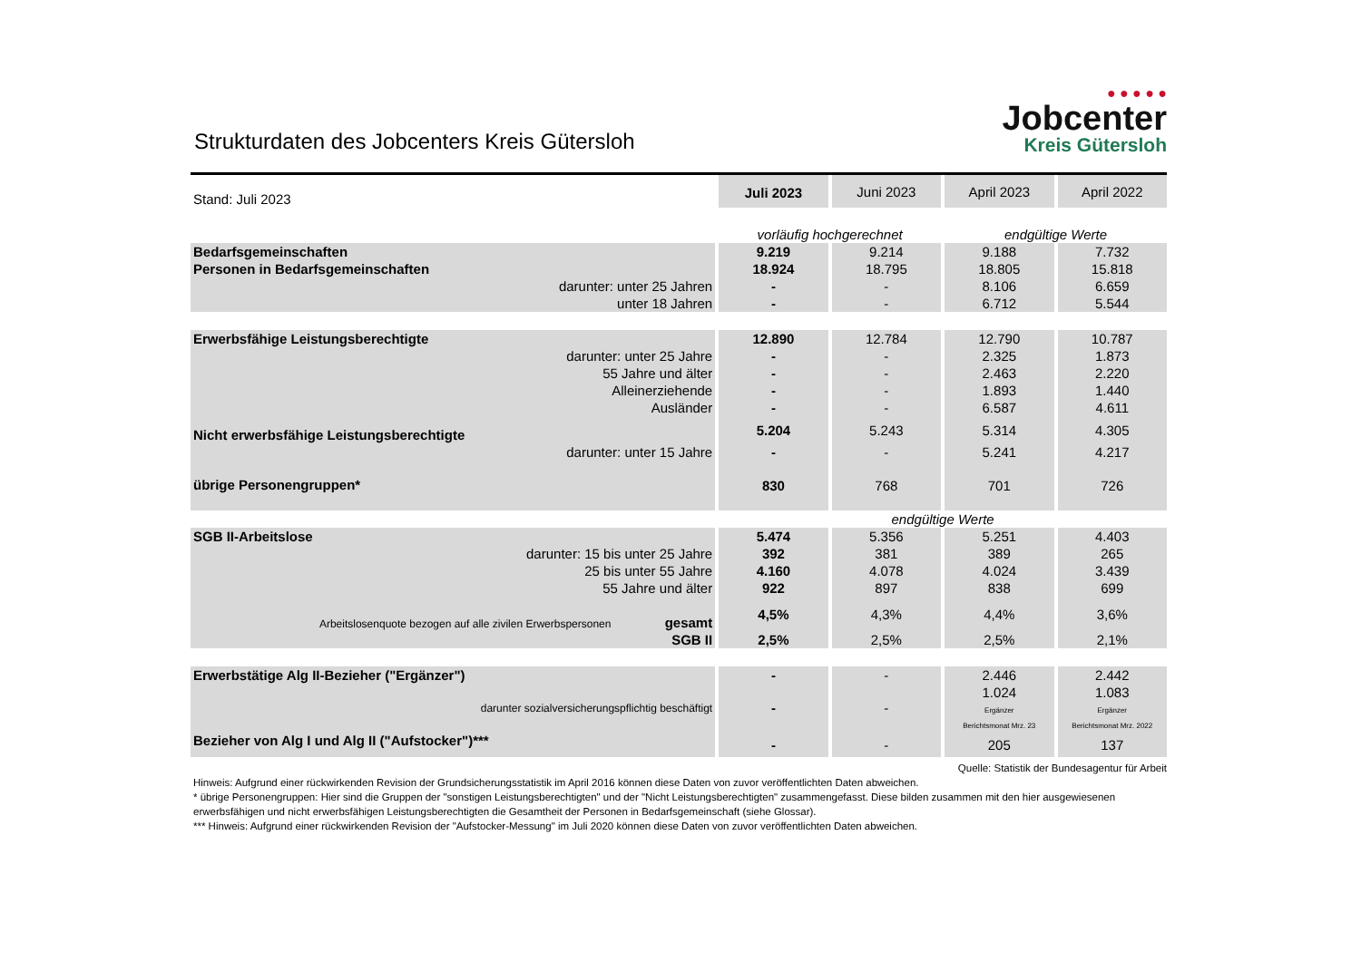Strukturdaten des Jobcenters Kreis Gütersloh
● ● ● ● ●
Jobcenter
Kreis Gütersloh
| Stand: Juli 2023 | Juli 2023 | Juni 2023 | April 2023 | April 2022 |
| | vorläufig hochgerechnet | | endgültige Werte | |
| Bedarfsgemeinschaften | 9.219 | 9.214 | 9.188 | 7.732 |
| Personen in Bedarfsgemeinschaften | 18.924 | 18.795 | 18.805 | 15.818 |
| darunter: unter 25 Jahren | - | - | 8.106 | 6.659 |
| unter 18 Jahren | - | - | 6.712 | 5.544 |
| Erwerbsfähige Leistungsberechtigte | 12.890 | 12.784 | 12.790 | 10.787 |
| darunter: unter 25 Jahre | - | - | 2.325 | 1.873 |
| 55 Jahre und älter | - | - | 2.463 | 2.220 |
| Alleinerziehende | - | - | 1.893 | 1.440 |
| Ausländer | - | - | 6.587 | 4.611 |
| Nicht erwerbsfähige Leistungsberechtigte | 5.204 | 5.243 | 5.314 | 4.305 |
| darunter: unter 15 Jahre | - | - | 5.241 | 4.217 |
| übrige Personengruppen* | 830 | 768 | 701 | 726 |
| | endgültige Werte | | | |
| SGB II-Arbeitslose | 5.474 | 5.356 | 5.251 | 4.403 |
| darunter: 15 bis unter 25 Jahre | 392 | 381 | 389 | 265 |
| 25 bis unter 55 Jahre | 4.160 | 4.078 | 4.024 | 3.439 |
| 55 Jahre und älter | 922 | 897 | 838 | 699 |
| Arbeitslosenquote bezogen auf alle zivilen Erwerbspersonen gesamt | 4,5% | 4,3% | 4,4% | 3,6% |
| SGB II | 2,5% | 2,5% | 2,5% | 2,1% |
| Erwerbstätige Alg II-Bezieher ("Ergänzer") | - | - | 2.446 | 2.442 |
| darunter sozialversicherungspflichtig beschäftigt | - | - | 1.024 Ergänzer Berichtsmonat Mrz. 23 | 1.083 Ergänzer Berichtsmonat Mrz. 2022 |
| Bezieher von Alg I und Alg II ("Aufstocker")*** | - | - | 205 | 137 |
Quelle: Statistik der Bundesagentur für Arbeit
Hinweis: Aufgrund einer rückwirkenden Revision der Grundsicherungsstatistik im April 2016 können diese Daten von zuvor veröffentlichten Daten abweichen.
* übrige Personengruppen: Hier sind die Gruppen der "sonstigen Leistungsberechtigten" und der "Nicht Leistungsberechtigten" zusammengefasst. Diese bilden zusammen mit den hier ausgewiesenen erwerbsfähigen und nicht erwerbsfähigen Leistungsberechtigten die Gesamtheit der Personen in Bedarfsgemeinschaft (siehe Glossar).
*** Hinweis: Aufgrund einer rückwirkenden Revision der "Aufstocker-Messung" im Juli 2020 können diese Daten von zuvor veröffentlichten Daten abweichen.